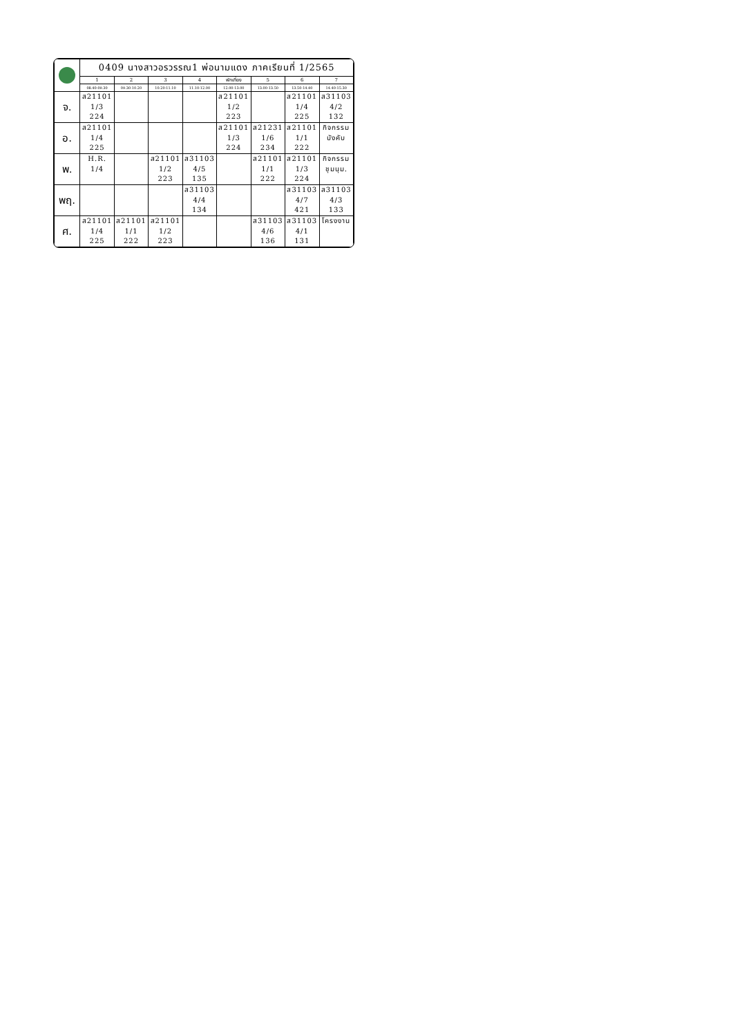| | 0409 นางสาวอรวรรณ1 พ่อนามแดง ภาคเรียนที่ 1/2565 | | | | | | | |
| | 1 | 2 | 3 | 4 | พักเที่ยง | 5 | 6 | 7 |
| | 08.40-09.30 | 09.30-10.20 | 10.20-11.10 | 11.10-12.00 | 12.00-13.00 | 13.00-13.50 | 13.50-14.40 | 14.40-15.30 |
| จ. | ส21101 1/3 224 | | | | ส21101 1/2 223 | | ส21101 1/4 225 | ส31103 4/2 132 |
| อ. | ส21101 1/4 225 | | | | ส21101 1/3 224 | ส21231 1/6 234 | ส21101 1/1 222 | กิจกรรม บังคับ |
| พ. | H.R. 1/4 | | ส21101 1/2 223 | ส31103 4/5 135 | | ส21101 1/1 222 | ส21101 1/3 224 | กิจกรรม ชุมนุม. |
| พฤ. | | | | ส31103 4/4 134 | | | ส31103 4/7 421 | ส31103 4/3 133 |
| ศ. | ส21101 1/4 225 | ส21101 1/1 222 | ส21101 1/2 223 | | | ส31103 4/6 136 | ส31103 4/1 131 | โครงงาน |